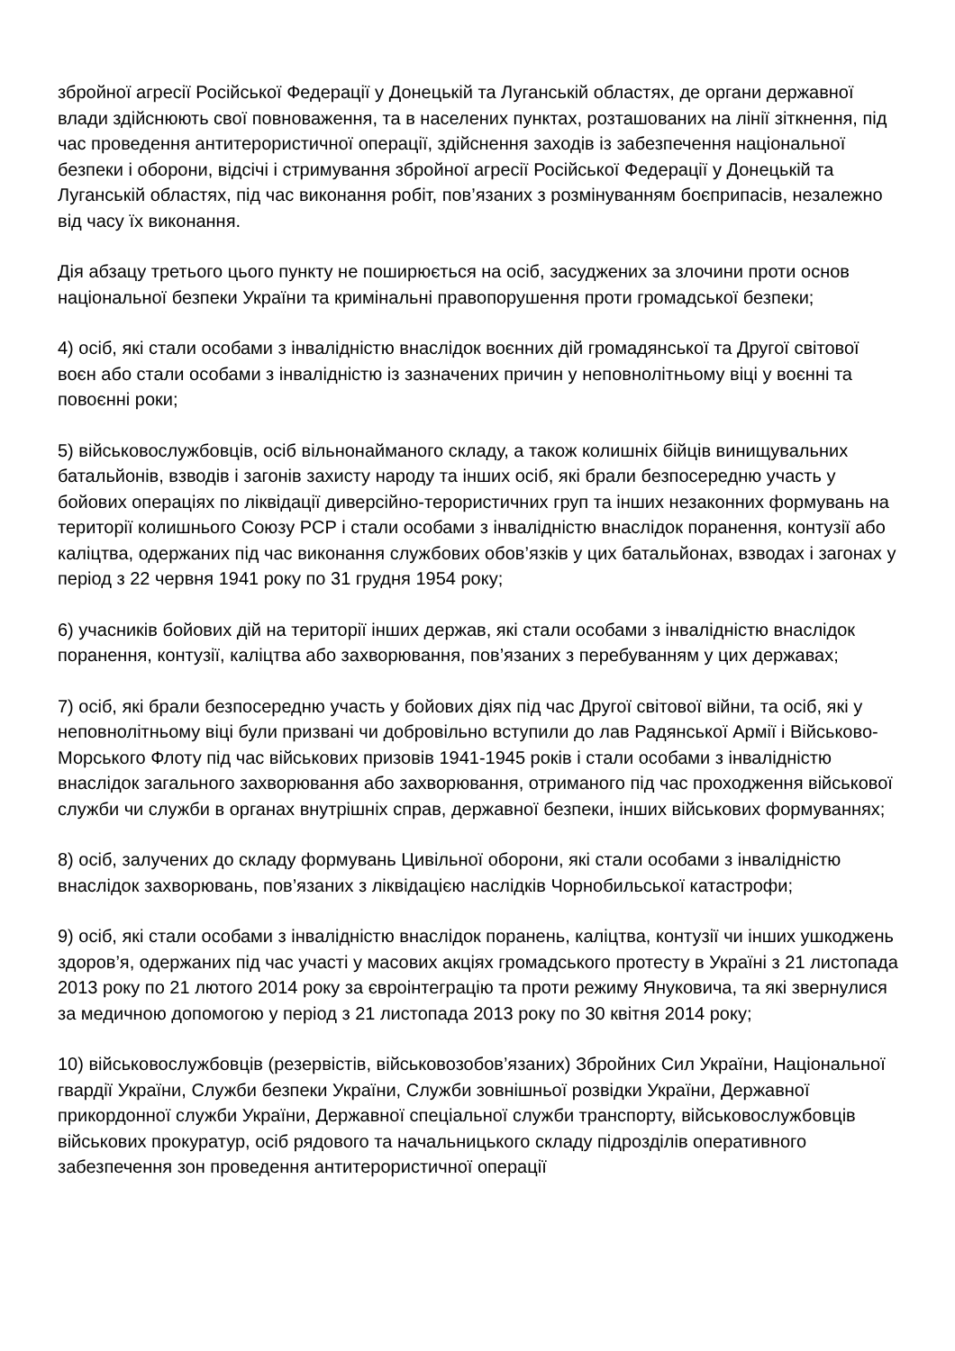збройної агресії Російської Федерації у Донецькій та Луганській областях, де органи державної влади здійснюють свої повноваження, та в населених пунктах, розташованих на лінії зіткнення, під час проведення антитерористичної операції, здійснення заходів із забезпечення національної безпеки і оборони, відсічі і стримування збройної агресії Російської Федерації у Донецькій та Луганській областях, під час виконання робіт, пов’язаних з розмінуванням боєприпасів, незалежно від часу їх виконання.
Дія абзацу третього цього пункту не поширюється на осіб, засуджених за злочини проти основ національної безпеки України та кримінальні правопорушення проти громадської безпеки;
4) осіб, які стали особами з інвалідністю внаслідок воєнних дій громадянської та Другої світової воєн або стали особами з інвалідністю із зазначених причин у неповнолітньому віці у воєнні та повоєнні роки;
5) військовослужбовців, осіб вільнонайманого складу, а також колишніх бійців винищувальних батальйонів, взводів і загонів захисту народу та інших осіб, які брали безпосередню участь у бойових операціях по ліквідації диверсійно-терористичних груп та інших незаконних формувань на території колишнього Союзу РСР і стали особами з інвалідністю внаслідок поранення, контузії або каліцтва, одержаних під час виконання службових обов’язків у цих батальйонах, взводах і загонах у період з 22 червня 1941 року по 31 грудня 1954 року;
6) учасників бойових дій на території інших держав, які стали особами з інвалідністю внаслідок поранення, контузії, каліцтва або захворювання, пов’язаних з перебуванням у цих державах;
7) осіб, які брали безпосередню участь у бойових діях під час Другої світової війни, та осіб, які у неповнолітньому віці були призвані чи добровільно вступили до лав Радянської Армії і Військово-Морського Флоту під час військових призовів 1941-1945 років і стали особами з інвалідністю внаслідок загального захворювання або захворювання, отриманого під час проходження військової служби чи служби в органах внутрішніх справ, державної безпеки, інших військових формуваннях;
8) осіб, залучених до складу формувань Цивільної оборони, які стали особами з інвалідністю внаслідок захворювань, пов’язаних з ліквідацією наслідків Чорнобильської катастрофи;
9) осіб, які стали особами з інвалідністю внаслідок поранень, каліцтва, контузії чи інших ушкоджень здоров’я, одержаних під час участі у масових акціях громадського протесту в Україні з 21 листопада 2013 року по 21 лютого 2014 року за євроінтеграцію та проти режиму Януковича, та які звернулися за медичною допомогою у період з 21 листопада 2013 року по 30 квітня 2014 року;
10) військовослужбовців (резервістів, військовозобов’язаних) Збройних Сил України, Національної гвардії України, Служби безпеки України, Служби зовнішньої розвідки України, Державної прикордонної служби України, Державної спеціальної служби транспорту, військовослужбовців військових прокуратур, осіб рядового та начальницького складу підрозділів оперативного забезпечення зон проведення антитерористичної операції